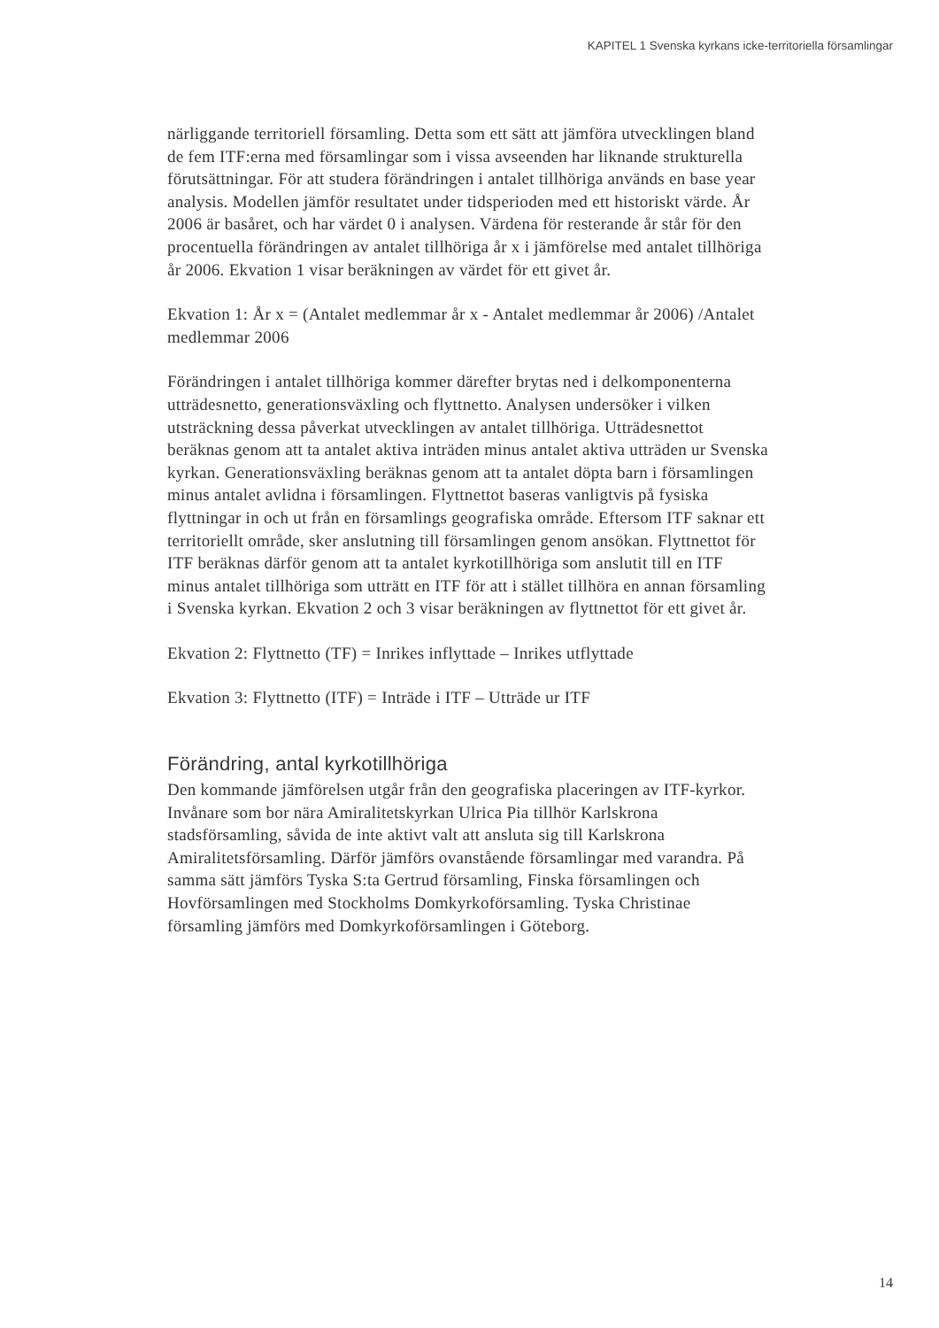KAPITEL 1 Svenska kyrkans icke-territoriella församlingar
närliggande territoriell församling. Detta som ett sätt att jämföra utvecklingen bland de fem ITF:erna med församlingar som i vissa avseenden har liknande strukturella förutsättningar. För att studera förändringen i antalet tillhöriga används en base year analysis. Modellen jämför resultatet under tidsperioden med ett historiskt värde. År 2006 är basåret, och har värdet 0 i analysen. Värdena för resterande år står för den procentuella förändringen av antalet tillhöriga år x i jämförelse med antalet tillhöriga år 2006. Ekvation 1 visar beräkningen av värdet för ett givet år.
Ekvation 1: År x = (Antalet medlemmar år x - Antalet medlemmar år 2006) /Antalet medlemmar 2006
Förändringen i antalet tillhöriga kommer därefter brytas ned i delkomponenterna utträdesnetto, generationsväxling och flyttnetto. Analysen undersöker i vilken utsträckning dessa påverkat utvecklingen av antalet tillhöriga. Utträdesnettot beräknas genom att ta antalet aktiva inträden minus antalet aktiva utträden ur Svenska kyrkan. Generationsväxling beräknas genom att ta antalet döpta barn i församlingen minus antalet avlidna i församlingen. Flyttnettot baseras vanligtvis på fysiska flyttningar in och ut från en församlings geografiska område. Eftersom ITF saknar ett territoriellt område, sker anslutning till församlingen genom ansökan. Flyttnettot för ITF beräknas därför genom att ta antalet kyrkotillhöriga som anslutit till en ITF minus antalet tillhöriga som utträtt en ITF för att i stället tillhöra en annan församling i Svenska kyrkan. Ekvation 2 och 3 visar beräkningen av flyttnettot för ett givet år.
Ekvation 2: Flyttnetto (TF) = Inrikes inflyttade – Inrikes utflyttade
Ekvation 3: Flyttnetto (ITF) = Inträde i ITF – Utträde ur ITF
Förändring, antal kyrkotillhöriga
Den kommande jämförelsen utgår från den geografiska placeringen av ITF-kyrkor. Invånare som bor nära Amiralitetskyrkan Ulrica Pia tillhör Karlskrona stadsförsamling, såvida de inte aktivt valt att ansluta sig till Karlskrona Amiralitetsförsamling. Därför jämförs ovanstående församlingar med varandra. På samma sätt jämförs Tyska S:ta Gertrud församling, Finska församlingen och Hovförsamlingen med Stockholms Domkyrkoförsamling. Tyska Christinae församling jämförs med Domkyrkoförsamlingen i Göteborg.
14